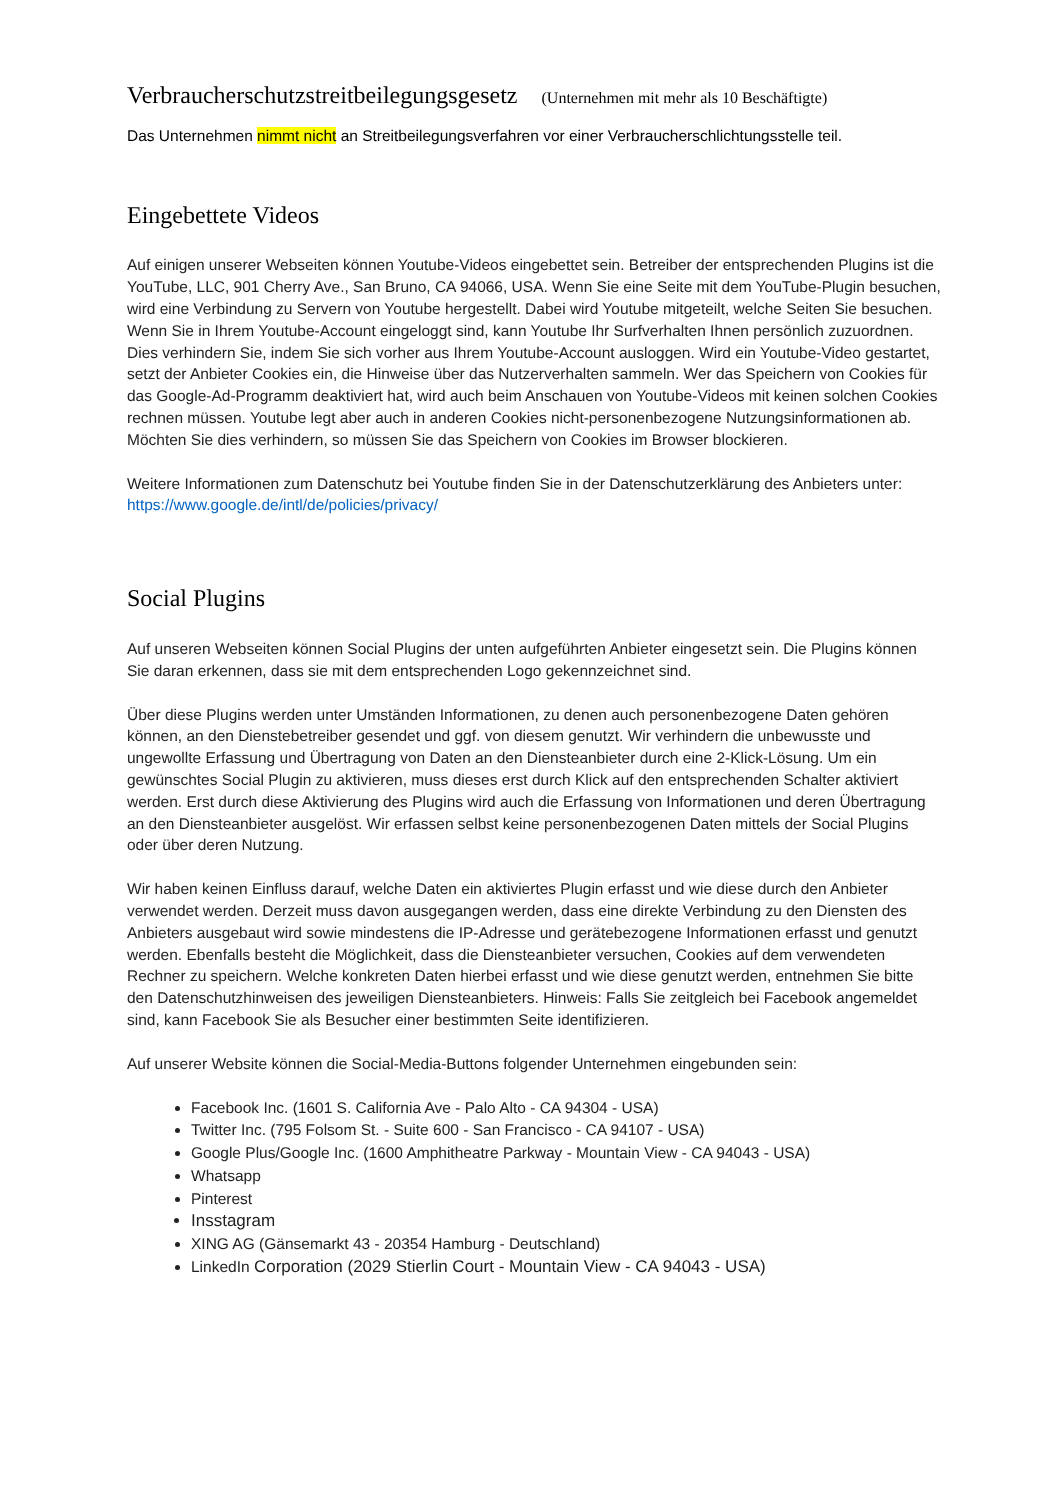Verbraucherschutzstreitbeilegungsgesetz (Unternehmen mit mehr als 10 Beschäftigte)
Das Unternehmen nimmt nicht an Streitbeilegungsverfahren vor einer Verbraucherschlichtungsstelle teil.
Eingebettete Videos
Auf einigen unserer Webseiten können Youtube-Videos eingebettet sein. Betreiber der entsprechenden Plugins ist die YouTube, LLC, 901 Cherry Ave., San Bruno, CA 94066, USA. Wenn Sie eine Seite mit dem YouTube-Plugin besuchen, wird eine Verbindung zu Servern von Youtube hergestellt. Dabei wird Youtube mitgeteilt, welche Seiten Sie besuchen. Wenn Sie in Ihrem Youtube-Account eingeloggt sind, kann Youtube Ihr Surfverhalten Ihnen persönlich zuzuordnen. Dies verhindern Sie, indem Sie sich vorher aus Ihrem Youtube-Account ausloggen. Wird ein Youtube-Video gestartet, setzt der Anbieter Cookies ein, die Hinweise über das Nutzerverhalten sammeln. Wer das Speichern von Cookies für das Google-Ad-Programm deaktiviert hat, wird auch beim Anschauen von Youtube-Videos mit keinen solchen Cookies rechnen müssen. Youtube legt aber auch in anderen Cookies nicht-personenbezogene Nutzungsinformationen ab. Möchten Sie dies verhindern, so müssen Sie das Speichern von Cookies im Browser blockieren.
Weitere Informationen zum Datenschutz bei Youtube finden Sie in der Datenschutzerklärung des Anbieters unter: https://www.google.de/intl/de/policies/privacy/
Social Plugins
Auf unseren Webseiten können Social Plugins der unten aufgeführten Anbieter eingesetzt sein. Die Plugins können Sie daran erkennen, dass sie mit dem entsprechenden Logo gekennzeichnet sind.
Über diese Plugins werden unter Umständen Informationen, zu denen auch personenbezogene Daten gehören können, an den Dienstebetreiber gesendet und ggf. von diesem genutzt. Wir verhindern die unbewusste und ungewollte Erfassung und Übertragung von Daten an den Diensteanbieter durch eine 2-Klick-Lösung. Um ein gewünschtes Social Plugin zu aktivieren, muss dieses erst durch Klick auf den entsprechenden Schalter aktiviert werden. Erst durch diese Aktivierung des Plugins wird auch die Erfassung von Informationen und deren Übertragung an den Diensteanbieter ausgelöst. Wir erfassen selbst keine personenbezogenen Daten mittels der Social Plugins oder über deren Nutzung.
Wir haben keinen Einfluss darauf, welche Daten ein aktiviertes Plugin erfasst und wie diese durch den Anbieter verwendet werden. Derzeit muss davon ausgegangen werden, dass eine direkte Verbindung zu den Diensten des Anbieters ausgebaut wird sowie mindestens die IP-Adresse und gerätebezogene Informationen erfasst und genutzt werden. Ebenfalls besteht die Möglichkeit, dass die Diensteanbieter versuchen, Cookies auf dem verwendeten Rechner zu speichern. Welche konkreten Daten hierbei erfasst und wie diese genutzt werden, entnehmen Sie bitte den Datenschutzhinweisen des jeweiligen Diensteanbieters. Hinweis: Falls Sie zeitgleich bei Facebook angemeldet sind, kann Facebook Sie als Besucher einer bestimmten Seite identifizieren.
Auf unserer Website können die Social-Media-Buttons folgender Unternehmen eingebunden sein:
Facebook Inc. (1601 S. California Ave - Palo Alto - CA 94304 - USA)
Twitter Inc. (795 Folsom St. - Suite 600 - San Francisco - CA 94107 - USA)
Google Plus/Google Inc. (1600 Amphitheatre Parkway - Mountain View - CA 94043 - USA)
Whatsapp
Pinterest
Insstagram
XING AG (Gänsemarkt 43 - 20354 Hamburg - Deutschland)
LinkedIn Corporation (2029 Stierlin Court - Mountain View - CA 94043 - USA)